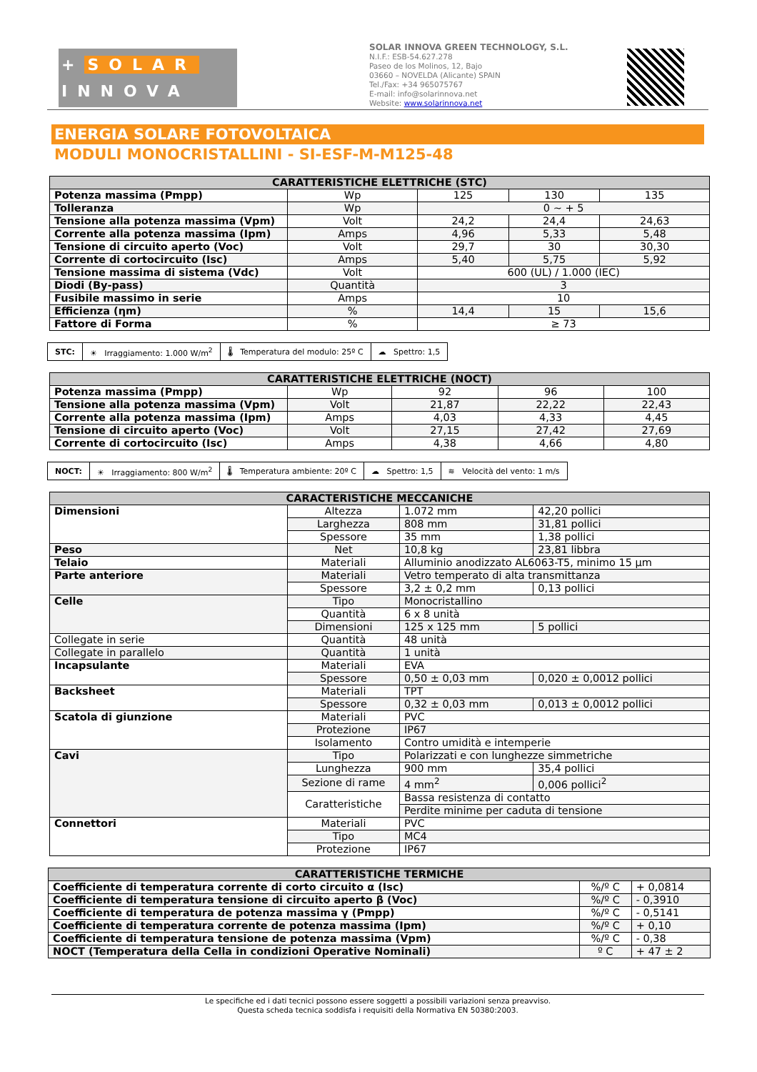+ SOLAR
INNOVA
SOLAR INNOVA GREEN TECHNOLOGY, S.L.
N.I.F.: ESB-54.627.278
Paseo de los Molinos, 12, Bajo
03660 – NOVELDA (Alicante) SPAIN
Tel./Fax: +34 965075767
E-mail: info@solarinnova.net
Website: www.solarinnova.net
ENERGIA SOLARE FOTOVOLTAICA
MODULI MONOCRISTALLINI - SI-ESF-M-M125-48
| CARATTERISTICHE ELETTRICHE (STC) | | | | |
| --- | --- | --- | --- | --- |
| Potenza massima (Pmpp) | Wp | 125 | 130 | 135 |
| Tolleranza | Wp | 0 ~ + 5 | | |
| Tensione alla potenza massima (Vpm) | Volt | 24,2 | 24,4 | 24,63 |
| Corrente alla potenza massima (Ipm) | Amps | 4,96 | 5,33 | 5,48 |
| Tensione di circuito aperto (Voc) | Volt | 29,7 | 30 | 30,30 |
| Corrente di cortocircuito (Isc) | Amps | 5,40 | 5,75 | 5,92 |
| Tensione massima di sistema (Vdc) | Volt | 600 (UL) / 1.000 (IEC) | | |
| Diodi (By-pass) | Quantità | 3 | | |
| Fusibile massimo in serie | Amps | 10 | | |
| Efficienza (ηm) | % | 14,4 | 15 | 15,6 |
| Fattore di Forma | % | ≥ 73 | | |
| STC: | ☀ Irraggiamento: 1.000 W/m<sup>2</sup> | 🌡 Temperatura del modulo: 25º C | ☁ Spettro: 1,5 |
| CARATTERISTICHE ELETTRICHE (NOCT) | | | | |
| --- | --- | --- | --- | --- |
| Potenza massima (Pmpp) | Wp | 92 | 96 | 100 |
| Tensione alla potenza massima (Vpm) | Volt | 21,87 | 22,22 | 22,43 |
| Corrente alla potenza massima (Ipm) | Amps | 4,03 | 4,33 | 4,45 |
| Tensione di circuito aperto (Voc) | Volt | 27,15 | 27,42 | 27,69 |
| Corrente di cortocircuito (Isc) | Amps | 4,38 | 4,66 | 4,80 |
| NOCT: | ☀ Irraggiamento: 800 W/m<sup>2</sup> | 🌡 Temperatura ambiente: 20º C | ☁ Spettro: 1,5 | ≋ Velocità del vento: 1 m/s |
| CARACTERISTICHE MECCANICHE | | | |
| --- | --- | --- | --- |
| Dimensioni | Altezza | 1.072 mm | 42,20 pollici |
| | Larghezza | 808 mm | 31,81 pollici |
| | Spessore | 35 mm | 1,38 pollici |
| Peso | Net | 10,8 kg | 23,81 libbra |
| Telaio | Materiali | Alluminio anodizzato AL6063-T5, minimo 15 μm | |
| Parte anteriore | Materiali | Vetro temperato di alta transmittanza | |
| | Spessore | 3,2 ± 0,2 mm | 0,13 pollici |
| Celle | Tipo | Monocristallino | |
| | Quantità | 6 x 8 unità | |
| | Dimensioni | 125 x 125 mm | 5 pollici |
| Collegate in serie | Quantità | 48 unità | |
| Collegate in parallelo | Quantità | 1 unità | |
| Incapsulante | Materiali | EVA | |
| | Spessore | 0,50 ± 0,03 mm | 0,020 ± 0,0012 pollici |
| Backsheet | Materiali | TPT | |
| | Spessore | 0,32 ± 0,03 mm | 0,013 ± 0,0012 pollici |
| Scatola di giunzione | Materiali | PVC | |
| | Protezione | IP67 | |
| | Isolamento | Contro umidità e intemperie | |
| Cavi | Tipo | Polarizzati e con lunghezze simmetriche | |
| | Lunghezza | 900 mm | 35,4 pollici |
| | Sezione di rame | 4 mm<sup>2</sup> | 0,006 pollici<sup>2</sup> |
| | Caratteristiche | Bassa resistenza di contatto | |
| | | Perdite minime per caduta di tensione | |
| Connettori | Materiali | PVC | |
| | Tipo | MC4 | |
| | Protezione | IP67 | |
| CARATTERISTICHE TERMICHE | | |
| --- | --- | --- |
| Coefficiente di temperatura corrente di corto circuito α (Isc) | %/º C | + 0,0814 |
| Coefficiente di temperatura tensione di circuito aperto β (Voc) | %/º C | - 0,3910 |
| Coefficiente di temperatura de potenza massima γ (Pmpp) | %/º C | - 0,5141 |
| Coefficiente di temperatura corrente de potenza massima (Ipm) | %/º C | + 0,10 |
| Coefficiente di temperatura tensione de potenza massima (Vpm) | %/º C | - 0,38 |
| NOCT (Temperatura della Cella in condizioni Operative Nominali) | º C | + 47 ± 2 |
Le specifiche ed i dati tecnici possono essere soggetti a possibili variazioni senza preavviso.
Questa scheda tecnica soddisfa i requisiti della Normativa EN 50380:2003.